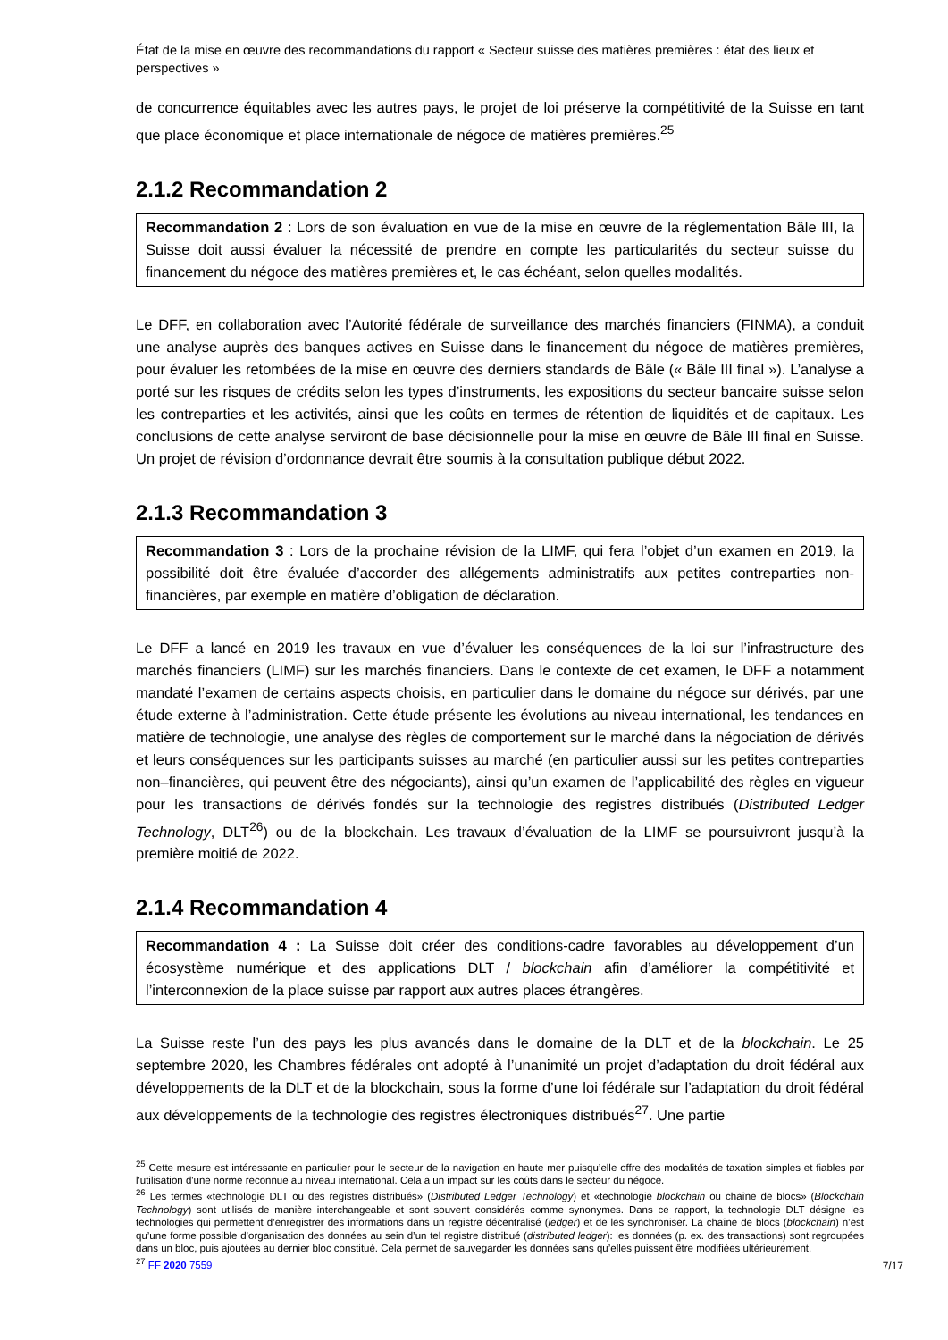État de la mise en œuvre des recommandations du rapport « Secteur suisse des matières premières : état des lieux et perspectives »
de concurrence équitables avec les autres pays, le projet de loi préserve la compétitivité de la Suisse en tant que place économique et place internationale de négoce de matières premières.<sup>25</sup>
2.1.2 Recommandation 2
Recommandation 2 : Lors de son évaluation en vue de la mise en œuvre de la réglementation Bâle III, la Suisse doit aussi évaluer la nécessité de prendre en compte les particularités du secteur suisse du financement du négoce des matières premières et, le cas échéant, selon quelles modalités.
Le DFF, en collaboration avec l’Autorité fédérale de surveillance des marchés financiers (FINMA), a conduit une analyse auprès des banques actives en Suisse dans le financement du négoce de matières premières, pour évaluer les retombées de la mise en œuvre des derniers standards de Bâle (« Bâle III final »). L’analyse a porté sur les risques de crédits selon les types d’instruments, les expositions du secteur bancaire suisse selon les contreparties et les activités, ainsi que les coûts en termes de rétention de liquidités et de capitaux. Les conclusions de cette analyse serviront de base décisionnelle pour la mise en œuvre de Bâle III final en Suisse. Un projet de révision d’ordonnance devrait être soumis à la consultation publique début 2022.
2.1.3 Recommandation 3
Recommandation 3 : Lors de la prochaine révision de la LIMF, qui fera l’objet d’un examen en 2019, la possibilité doit être évaluée d’accorder des allégements administratifs aux petites contreparties non-financières, par exemple en matière d’obligation de déclaration.
Le DFF a lancé en 2019 les travaux en vue d’évaluer les conséquences de la loi sur l’infrastructure des marchés financiers (LIMF) sur les marchés financiers. Dans le contexte de cet examen, le DFF a notamment mandaté l’examen de certains aspects choisis, en particulier dans le domaine du négoce sur dérivés, par une étude externe à l’administration. Cette étude présente les évolutions au niveau international, les tendances en matière de technologie, une analyse des règles de comportement sur le marché dans la négociation de dérivés et leurs conséquences sur les participants suisses au marché (en particulier aussi sur les petites contreparties non–financières, qui peuvent être des négociants), ainsi qu’un examen de l’applicabilité des règles en vigueur pour les transactions de dérivés fondés sur la technologie des registres distribués (Distributed Ledger Technology, DLT<sup>26</sup>) ou de la blockchain. Les travaux d’évaluation de la LIMF se poursuivront jusqu’à la première moitié de 2022.
2.1.4 Recommandation 4
Recommandation 4 : La Suisse doit créer des conditions-cadre favorables au développement d’un écosystème numérique et des applications DLT / blockchain afin d’améliorer la compétitivité et l’interconnexion de la place suisse par rapport aux autres places étrangères.
La Suisse reste l’un des pays les plus avancés dans le domaine de la DLT et de la blockchain. Le 25 septembre 2020, les Chambres fédérales ont adopté à l’unanimité un projet d’adaptation du droit fédéral aux développements de la DLT et de la blockchain, sous la forme d’une loi fédérale sur l’adaptation du droit fédéral aux développements de la technologie des registres électroniques distribués<sup>27</sup>. Une partie
<sup>25</sup> Cette mesure est intéressante en particulier pour le secteur de la navigation en haute mer puisqu’elle offre des modalités de taxation simples et fiables par l'utilisation d'une norme reconnue au niveau international. Cela a un impact sur les coûts dans le secteur du négoce.
<sup>26</sup> Les termes «technologie DLT ou des registres distribués» (Distributed Ledger Technology) et «technologie blockchain ou chaîne de blocs» (Blockchain Technology) sont utilisés de manière interchangeable et sont souvent considérés comme synonymes. Dans ce rapport, la technologie DLT désigne les technologies qui permettent d’enregistrer des informations dans un registre décentralisé (ledger) et de les synchroniser. La chaîne de blocs (blockchain) n’est qu’une forme possible d’organisation des données au sein d’un tel registre distribué (distributed ledger): les données (p. ex. des transactions) sont regroupées dans un bloc, puis ajoutées au dernier bloc constitué. Cela permet de sauvegarder les données sans qu’elles puissent être modifiées ultérieurement.
<sup>27</sup> FF 2020 7559
7/17